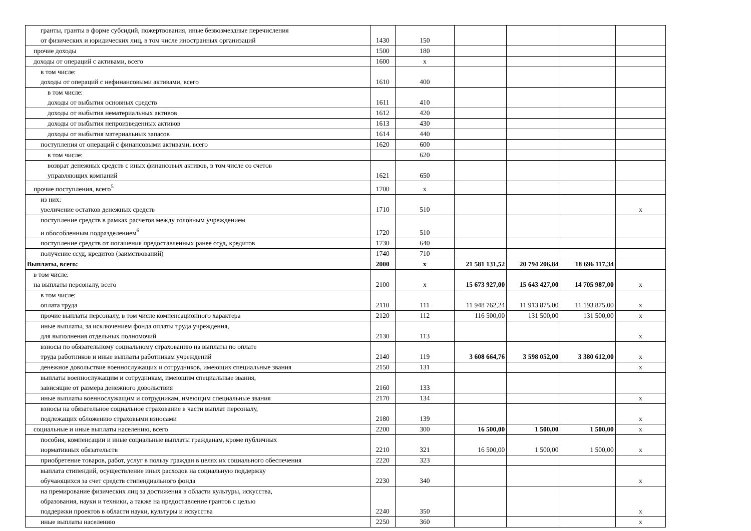| гранты, гранты в форме субсидий, пожертвования, иные безвозмездные перечисления от физических и юридических лиц, в том числе иностранных организаций | 1430 | 150 | | | | |
| прочие доходы | 1500 | 180 | | | | |
| доходы от операций с активами, всего | 1600 | х | | | | |
| в том числе: доходы от операций с нефинансовыми активами, всего | 1610 | 400 | | | | |
| в том числе: доходы от выбытия основных средств | 1611 | 410 | | | | |
| доходы от выбытия нематериальных активов | 1612 | 420 | | | | |
| доходы от выбытия непроизведенных активов | 1613 | 430 | | | | |
| доходы от выбытия материальных запасов | 1614 | 440 | | | | |
| поступления от операций с финансовыми активами, всего | 1620 | 600 | | | | |
| в том числе: | | 620 | | | | |
| возврат денежных средств с иных финансовых активов, в том числе со счетов управляющих компаний | 1621 | 650 | | | | |
| прочие поступления, всего<sup>5</sup> | 1700 | х | | | | |
| из них: увеличение остатков денежных средств | 1710 | 510 | | | | х |
| поступление средств в рамках расчетов между головным учреждением и обособленным подразделением<sup>6</sup> | 1720 | 510 | | | | |
| поступление средств от погашения предоставленных ранее ссуд, кредитов | 1730 | 640 | | | | |
| получение ссуд, кредитов (заимствований) | 1740 | 710 | | | | |
| Выплаты, всего: | 2000 | х | 21 581 131,52 | 20 794 206,84 | 18 696 117,34 | |
| в том числе: на выплаты персоналу, всего | 2100 | х | 15 673 927,00 | 15 643 427,00 | 14 705 987,00 | х |
| в том числе: оплата труда | 2110 | 111 | 11 948 762,24 | 11 913 875,00 | 11 193 875,00 | х |
| прочие выплаты персоналу, в том числе компенсационного характера | 2120 | 112 | 116 500,00 | 131 500,00 | 131 500,00 | х |
| иные выплаты, за исключением фонда оплаты труда учреждения, для выполнения отдельных полномочий | 2130 | 113 | | | | х |
| взносы по обязательному социальному страхованию на выплаты по оплате труда работников и иные выплаты работникам учреждений | 2140 | 119 | 3 608 664,76 | 3 598 052,00 | 3 380 612,00 | х |
| денежное довольствие военнослужащих и сотрудников, имеющих специальные звания | 2150 | 131 | | | | х |
| выплаты военнослужащим и сотрудникам, имеющим специальные звания, зависящие от размера денежного довольствия | 2160 | 133 | | | | |
| иные выплаты военнослужащим и сотрудникам, имеющим специальные звания | 2170 | 134 | | | | х |
| взносы на обязательное социальное страхование в части выплат персоналу, подлежащих обложению страховыми взносами | 2180 | 139 | | | | х |
| социальные и иные выплаты населению, всего | 2200 | 300 | 16 500,00 | 1 500,00 | 1 500,00 | х |
| пособия, компенсации и иные социальные выплаты гражданам, кроме публичных нормативных обязательств | 2210 | 321 | 16 500,00 | 1 500,00 | 1 500,00 | х |
| приобретение товаров, работ, услуг в пользу граждан в целях их социального обеспечения | 2220 | 323 | | | | |
| выплата стипендий, осуществление иных расходов на социальную поддержку обучающихся за счет средств стипендиального фонда | 2230 | 340 | | | | х |
| на премирование физических лиц за достижения в области культуры, искусства, образования, науки и техники, а также на предоставление грантов с целью поддержки проектов в области науки, культуры и искусства | 2240 | 350 | | | | х |
| иные выплаты населению | 2250 | 360 | | | | х |